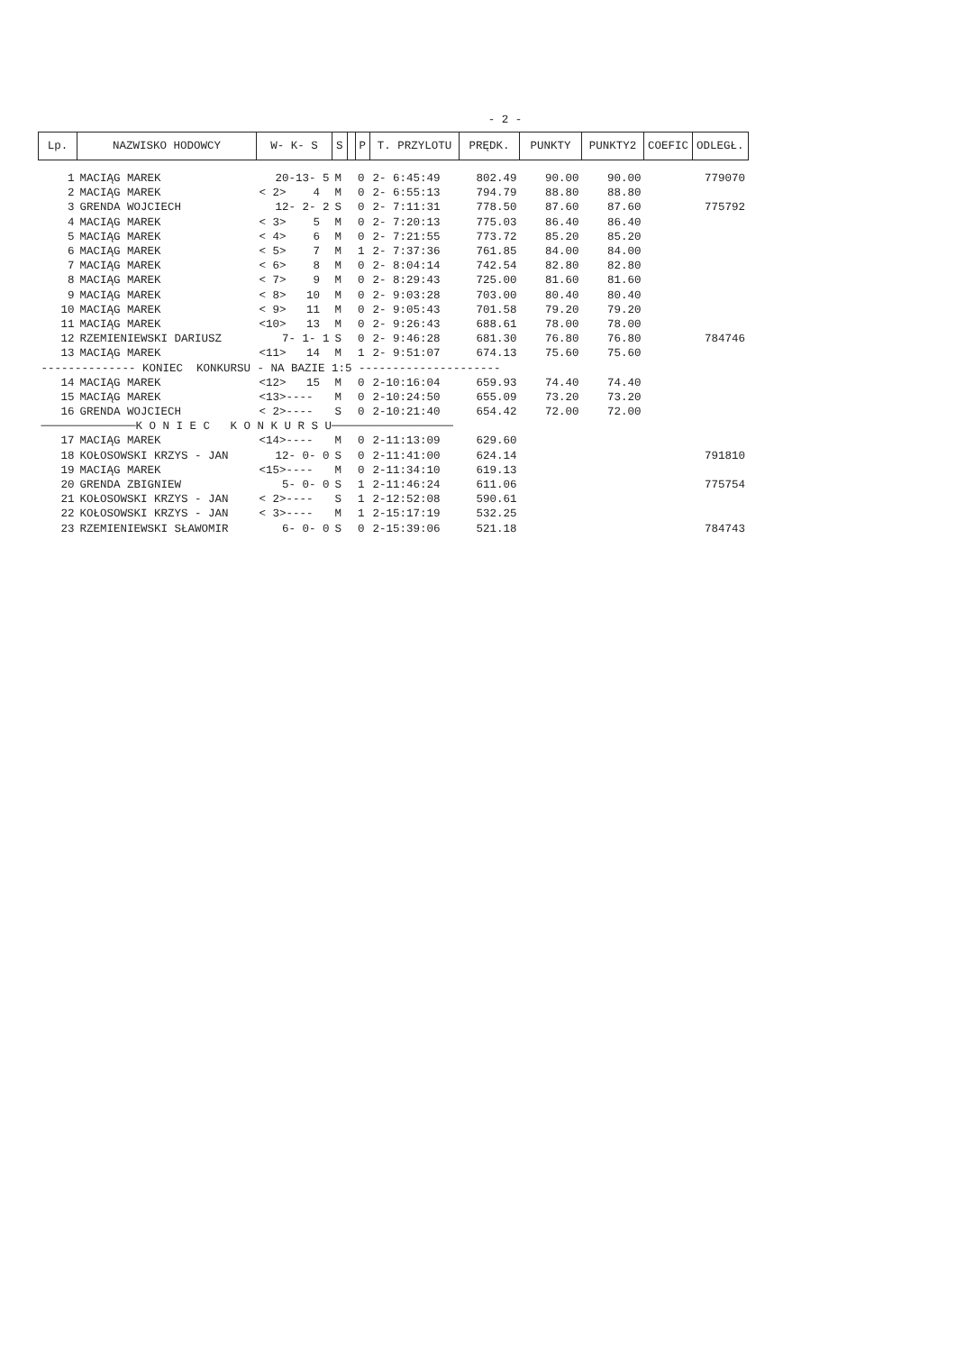- 2 -
| Lp. | NAZWISKO HODOWCY | W- K- S | S | | P | T. PRZYLOTU | PRĘDK. | PUNKTY | PUNKTY2 | COEFIC | ODLEGŁ. |
| --- | --- | --- | --- | --- | --- | --- | --- | --- | --- | --- | --- |
| 1 | MACIĄG MAREK | 20-13- 5 | M | | 0 | 2- 6:45:49 | 802.49 | 90.00 | 90.00 | | 779070 |
| 2 | MACIĄG MAREK | < 2> 4 | M | | 0 | 2- 6:55:13 | 794.79 | 88.80 | 88.80 | | |
| 3 | GRENDA WOJCIECH | 12- 2- 2 | S | | 0 | 2- 7:11:31 | 778.50 | 87.60 | 87.60 | | 775792 |
| 4 | MACIĄG MAREK | < 3> 5 | M | | 0 | 2- 7:20:13 | 775.03 | 86.40 | 86.40 | | |
| 5 | MACIĄG MAREK | < 4> 6 | M | | 0 | 2- 7:21:55 | 773.72 | 85.20 | 85.20 | | |
| 6 | MACIĄG MAREK | < 5> 7 | M | | 1 | 2- 7:37:36 | 761.85 | 84.00 | 84.00 | | |
| 7 | MACIĄG MAREK | < 6> 8 | M | | 0 | 2- 8:04:14 | 742.54 | 82.80 | 82.80 | | |
| 8 | MACIĄG MAREK | < 7> 9 | M | | 0 | 2- 8:29:43 | 725.00 | 81.60 | 81.60 | | |
| 9 | MACIĄG MAREK | < 8> 10 | M | | 0 | 2- 9:03:28 | 703.00 | 80.40 | 80.40 | | |
| 10 | MACIĄG MAREK | < 9> 11 | M | | 0 | 2- 9:05:43 | 701.58 | 79.20 | 79.20 | | |
| 11 | MACIĄG MAREK | <10> 13 | M | | 0 | 2- 9:26:43 | 688.61 | 78.00 | 78.00 | | |
| 12 | RZEMIENIEWSKI DARIUSZ | 7- 1- 1 | S | | 0 | 2- 9:46:28 | 681.30 | 76.80 | 76.80 | | 784746 |
| 13 | MACIĄG MAREK | <11> 14 | M | | 1 | 2- 9:51:07 | 674.13 | 75.60 | 75.60 | | |
| -------------- KONIEC KONKURSU - NA BAZIE 1:5 --------------------- | | | | | | | | | | | |
| 14 | MACIĄG MAREK | <12> 15 | M | | 0 | 2-10:16:04 | 659.93 | 74.40 | 74.40 | | |
| 15 | MACIĄG MAREK | <13>---- | M | | 0 | 2-10:24:50 | 655.09 | 73.20 | 73.20 | | |
| 16 | GRENDA WOJCIECH | < 2>---- | S | | 0 | 2-10:21:40 | 654.42 | 72.00 | 72.00 | | |
| ──────────────K O N I E C K O N K U R S U────────────────── | | | | | | | | | | | |
| 17 | MACIĄG MAREK | <14>---- | M | | 0 | 2-11:13:09 | 629.60 | | | | |
| 18 | KOŁOSOWSKI KRZYS - JAN | 12- 0- 0 | S | | 0 | 2-11:41:00 | 624.14 | | | | 791810 |
| 19 | MACIĄG MAREK | <15>---- | M | | 0 | 2-11:34:10 | 619.13 | | | | |
| 20 | GRENDA ZBIGNIEW | 5- 0- 0 | S | | 1 | 2-11:46:24 | 611.06 | | | | 775754 |
| 21 | KOŁOSOWSKI KRZYS - JAN | < 2>---- | S | | 1 | 2-12:52:08 | 590.61 | | | | |
| 22 | KOŁOSOWSKI KRZYS - JAN | < 3>---- | M | | 1 | 2-15:17:19 | 532.25 | | | | |
| 23 | RZEMIENIEWSKI SŁAWOMIR | 6- 0- 0 | S | | 0 | 2-15:39:06 | 521.18 | | | | 784743 |